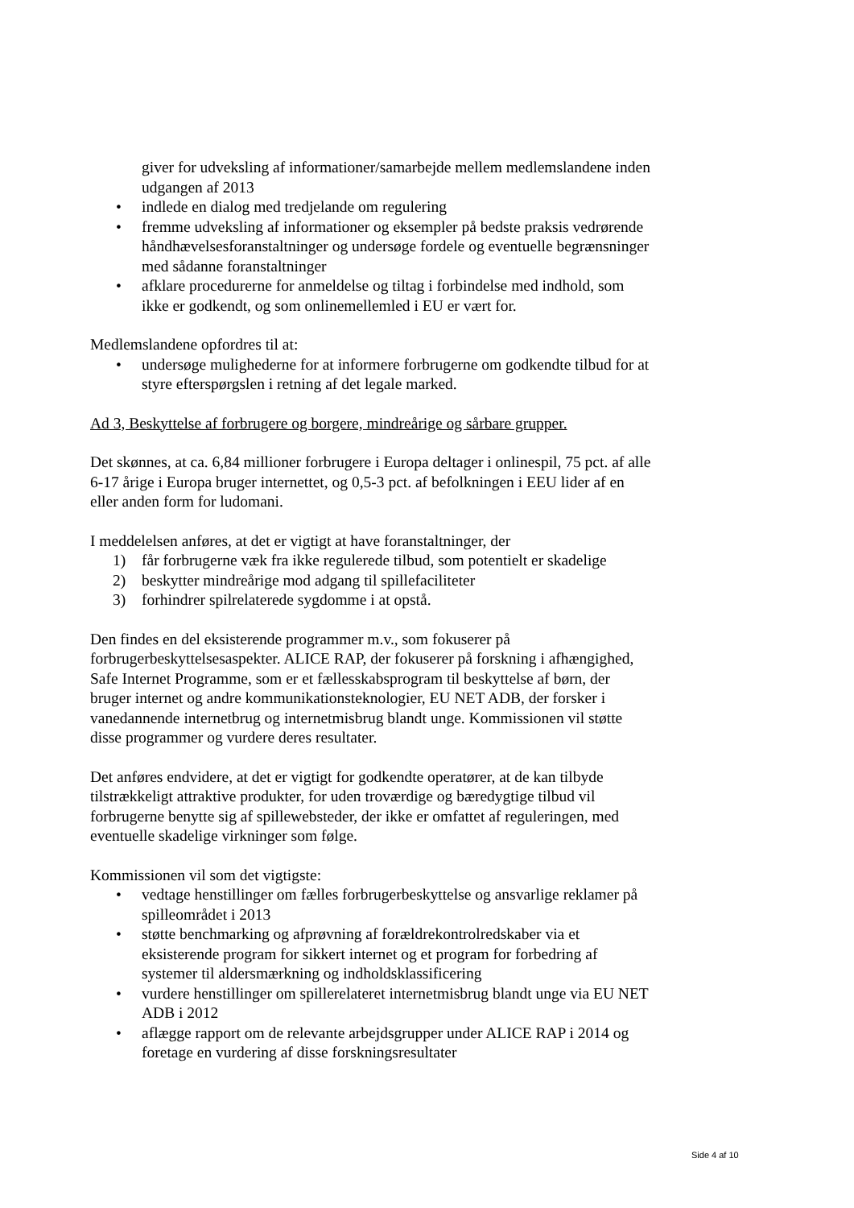giver for udveksling af informationer/samarbejde mellem medlemslandene inden udgangen af 2013
• indlede en dialog med tredjelande om regulering
• fremme udveksling af informationer og eksempler på bedste praksis vedrørende håndhævelsesforanstaltninger og undersøge fordele og eventuelle begrænsninger med sådanne foranstaltninger
• afklare procedurerne for anmeldelse og tiltag i forbindelse med indhold, som ikke er godkendt, og som onlinemellemled i EU er vært for.
Medlemslandene opfordres til at:
• undersøge mulighederne for at informere forbrugerne om godkendte tilbud for at styre efterspørgslen i retning af det legale marked.
Ad 3, Beskyttelse af forbrugere og borgere, mindreårige og sårbare grupper.
Det skønnes, at ca. 6,84 millioner forbrugere i Europa deltager i onlinespil, 75 pct. af alle 6-17 årige i Europa bruger internettet, og 0,5-3 pct. af befolkningen i EEU lider af en eller anden form for ludomani.
I meddelelsen anføres, at det er vigtigt at have foranstaltninger, der
1) får forbrugerne væk fra ikke regulerede tilbud, som potentielt er skadelige
2) beskytter mindreårige mod adgang til spillefaciliteter
3) forhindrer spilrelaterede sygdomme i at opstå.
Den findes en del eksisterende programmer m.v., som fokuserer på forbrugerbeskyttelsesaspekter. ALICE RAP, der fokuserer på forskning i afhængighed, Safe Internet Programme, som er et fællesskabsprogram til beskyttelse af børn, der bruger internet og andre kommunikationsteknologier, EU NET ADB, der forsker i vanedannende internetbrug og internetmisbrug blandt unge. Kommissionen vil støtte disse programmer og vurdere deres resultater.
Det anføres endvidere, at det er vigtigt for godkendte operatører, at de kan tilbyde tilstrækkeligt attraktive produkter, for uden troværdige og bæredygtige tilbud vil forbrugerne benytte sig af spillewebsteder, der ikke er omfattet af reguleringen, med eventuelle skadelige virkninger som følge.
Kommissionen vil som det vigtigste:
• vedtage henstillinger om fælles forbrugerbeskyttelse og ansvarlige reklamer på spilleområdet i 2013
• støtte benchmarking og afprøvning af forældrekontrolredskaber via et eksisterende program for sikkert internet og et program for forbedring af systemer til aldersmærkning og indholdsklassificering
• vurdere henstillinger om spillerelateret internetmisbrug blandt unge via EU NET ADB i 2012
• aflægge rapport om de relevante arbejdsgrupper under ALICE RAP i 2014 og foretage en vurdering af disse forskningsresultater
Side 4 af 10